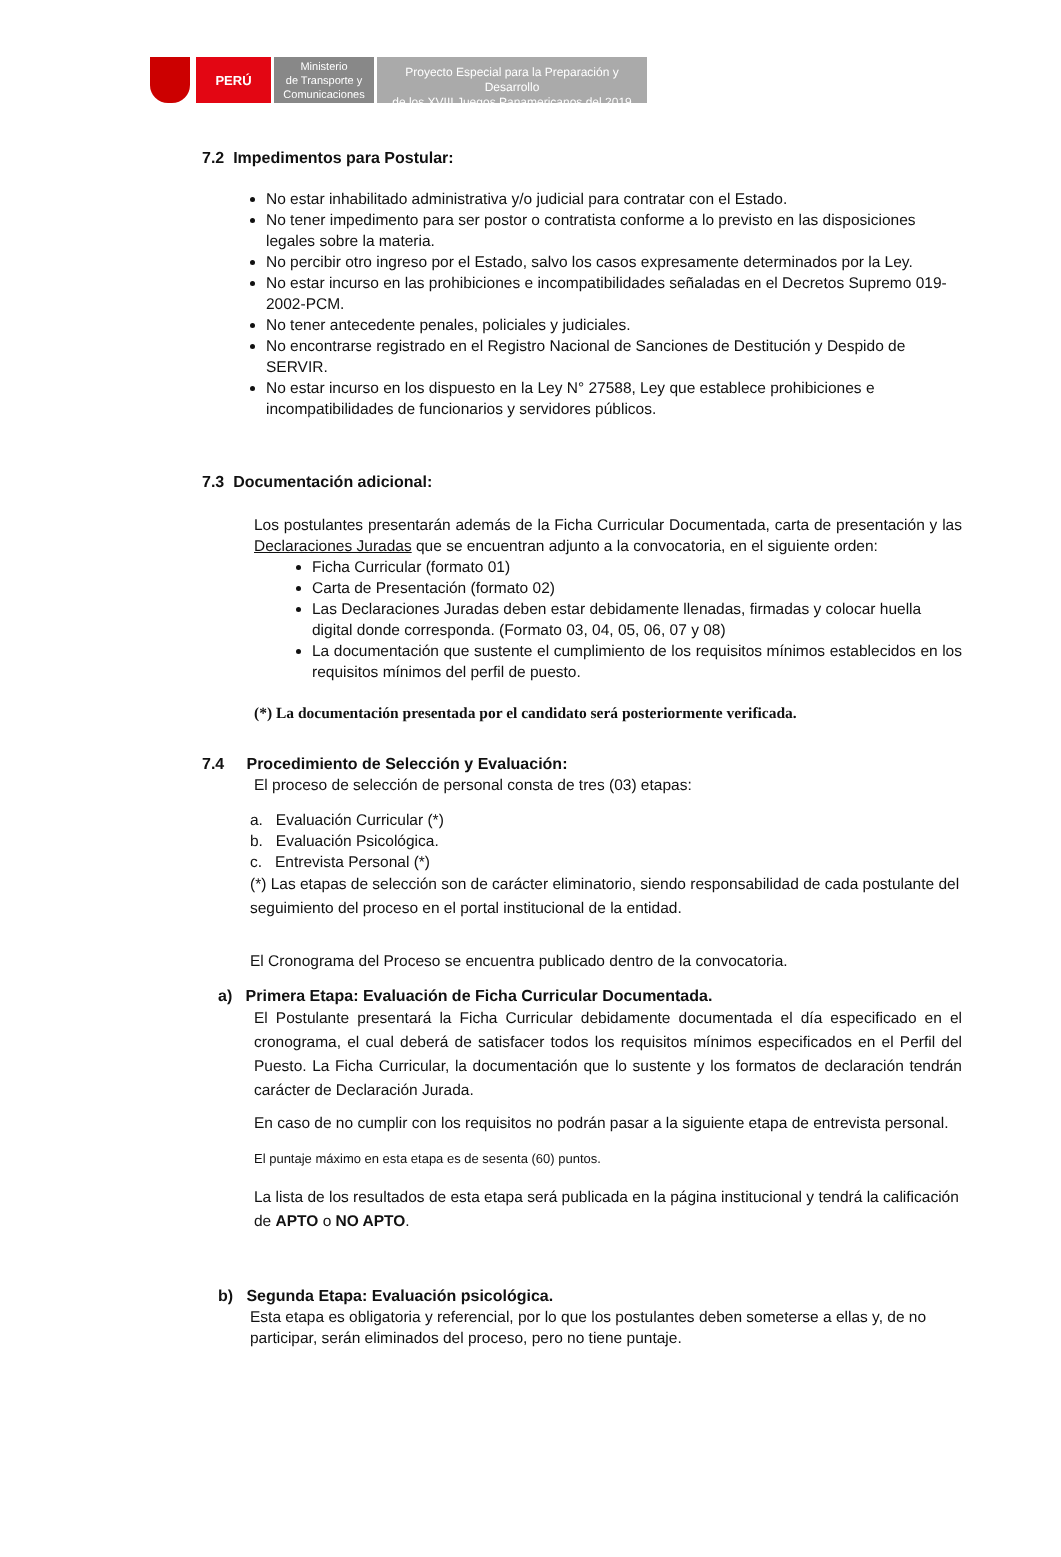PERÚ
Ministerio
de Transporte y
Comunicaciones
Proyecto Especial para la Preparación y Desarrollo
de los XVIII Juegos Panamericanos del 2019
7.2 Impedimentos para Postular:
No estar inhabilitado administrativa y/o judicial para contratar con el Estado.
No tener impedimento para ser postor o contratista conforme a lo previsto en las disposiciones legales sobre la materia.
No percibir otro ingreso por el Estado, salvo los casos expresamente determinados por la Ley.
No estar incurso en las prohibiciones e incompatibilidades señaladas en el Decretos Supremo 019-2002-PCM.
No tener antecedente penales, policiales y judiciales.
No encontrarse registrado en el Registro Nacional de Sanciones de Destitución y Despido de SERVIR.
No estar incurso en los dispuesto en la Ley N° 27588, Ley que establece prohibiciones e incompatibilidades de funcionarios y servidores públicos.
7.3 Documentación adicional:
Los postulantes presentarán además de la Ficha Curricular Documentada, carta de presentación y las Declaraciones Juradas que se encuentran adjunto a la convocatoria, en el siguiente orden:
Ficha Curricular (formato 01)
Carta de Presentación (formato 02)
Las Declaraciones Juradas deben estar debidamente llenadas, firmadas y colocar huella digital donde corresponda. (Formato 03, 04, 05, 06, 07 y 08)
La documentación que sustente el cumplimiento de los requisitos mínimos establecidos en los requisitos mínimos del perfil de puesto.
(*) La documentación presentada por el candidato será posteriormente verificada.
7.4 Procedimiento de Selección y Evaluación:
El proceso de selección de personal consta de tres (03) etapas:
a. Evaluación Curricular (*)
b. Evaluación Psicológica.
c. Entrevista Personal (*)
(*) Las etapas de selección son de carácter eliminatorio, siendo responsabilidad de cada postulante del seguimiento del proceso en el portal institucional de la entidad.
El Cronograma del Proceso se encuentra publicado dentro de la convocatoria.
a) Primera Etapa: Evaluación de Ficha Curricular Documentada.
El Postulante presentará la Ficha Curricular debidamente documentada el día especificado en el cronograma, el cual deberá de satisfacer todos los requisitos mínimos especificados en el Perfil del Puesto. La Ficha Curricular, la documentación que lo sustente y los formatos de declaración tendrán carácter de Declaración Jurada.
En caso de no cumplir con los requisitos no podrán pasar a la siguiente etapa de entrevista personal.
El puntaje máximo en esta etapa es de sesenta (60) puntos.
La lista de los resultados de esta etapa será publicada en la página institucional y tendrá la calificación de APTO o NO APTO.
b) Segunda Etapa: Evaluación psicológica.
Esta etapa es obligatoria y referencial, por lo que los postulantes deben someterse a ellas y, de no participar, serán eliminados del proceso, pero no tiene puntaje.